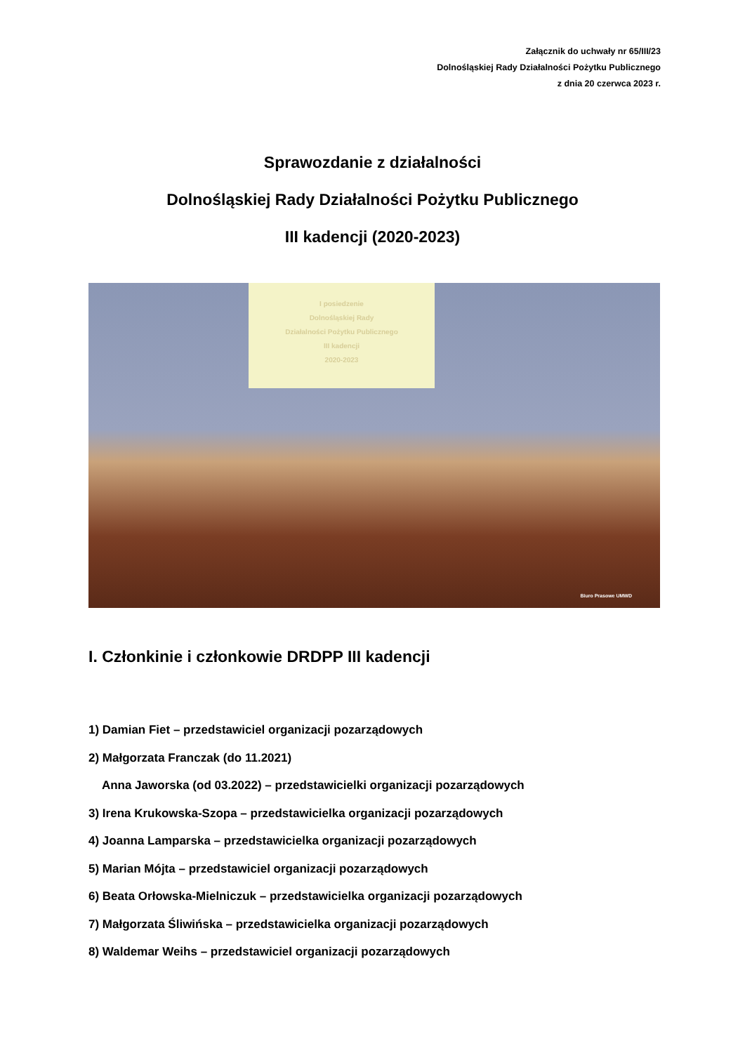Załącznik do uchwały nr 65/III/23
Dolnośląskiej Rady Działalności Pożytku Publicznego
z dnia 20 czerwca 2023 r.
Sprawozdanie z działalności
Dolnośląskiej Rady Działalności Pożytku Publicznego
III kadencji (2020-2023)
I posiedzenie
Dolnośląskiej Rady
Działalności Pożytku Publicznego
III kadencji
2020-2023
Biuro Prasowe UMWD
I. Członkinie i członkowie DRDPP III kadencji
1) Damian Fiet – przedstawiciel organizacji pozarządowych
2) Małgorzata Franczak (do 11.2021)
Anna Jaworska (od 03.2022) – przedstawicielki organizacji pozarządowych
3) Irena Krukowska-Szopa – przedstawicielka organizacji pozarządowych
4) Joanna Lamparska – przedstawicielka organizacji pozarządowych
5) Marian Mójta – przedstawiciel organizacji pozarządowych
6) Beata Orłowska-Mielniczuk – przedstawicielka organizacji pozarządowych
7) Małgorzata Śliwińska – przedstawicielka organizacji pozarządowych
8) Waldemar Weihs – przedstawiciel organizacji pozarządowych